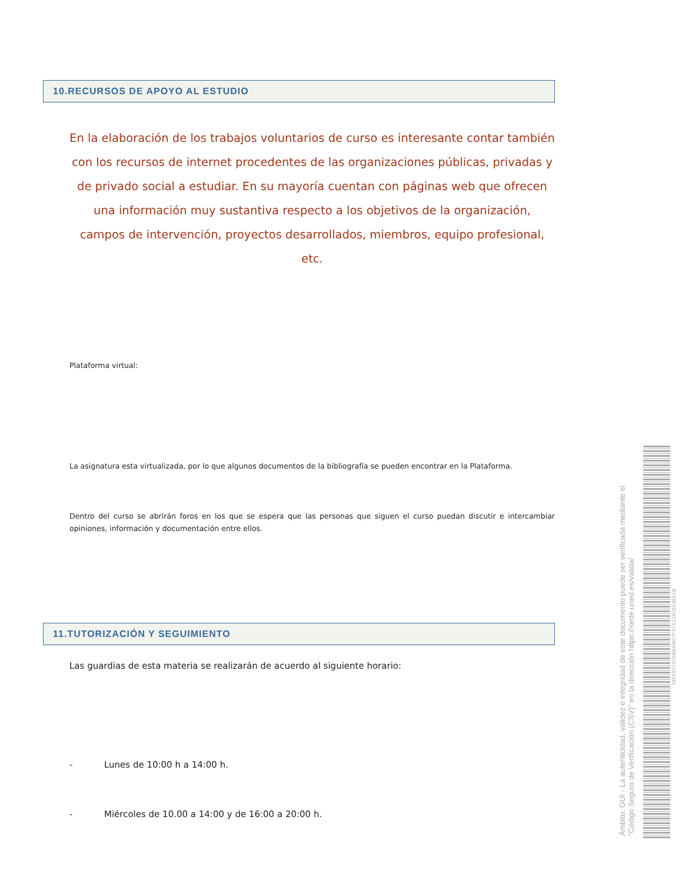10.RECURSOS DE APOYO AL ESTUDIO
En la elaboración de los trabajos voluntarios de curso es interesante contar también con los recursos de internet procedentes de las organizaciones públicas, privadas y de privado social a estudiar. En su mayoría cuentan con páginas web que ofrecen una información muy sustantiva respecto a los objetivos de la organización, campos de intervención, proyectos desarrollados, miembros, equipo profesional, etc.
Plataforma virtual:
La asignatura esta virtualizada, por lo que algunos documentos de la bibliografía se pueden encontrar en la Plataforma.
Dentro del curso se abrirán foros en los que se espera que las personas que siguen el curso puedan discutir e intercambiar opiniones, información y documentación entre ellos.
11.TUTORIZACIÓN Y SEGUIMIENTO
Las guardias de esta materia se realizarán de acuerdo al siguiente horario:
- Lunes de 10:00 h a 14:00 h.
- Miércoles de 10.00 a 14:00 y de 16:00 a 20:00 h.
Ámbito: GUI - La autenticidad, validez e integridad de este documento puede ser verificada mediante el "Código Seguro de Verificación (CSV)" en la dirección https://sede.uned.es/valida/
3BFE85C509BA4FA07F5C622A1B18661B